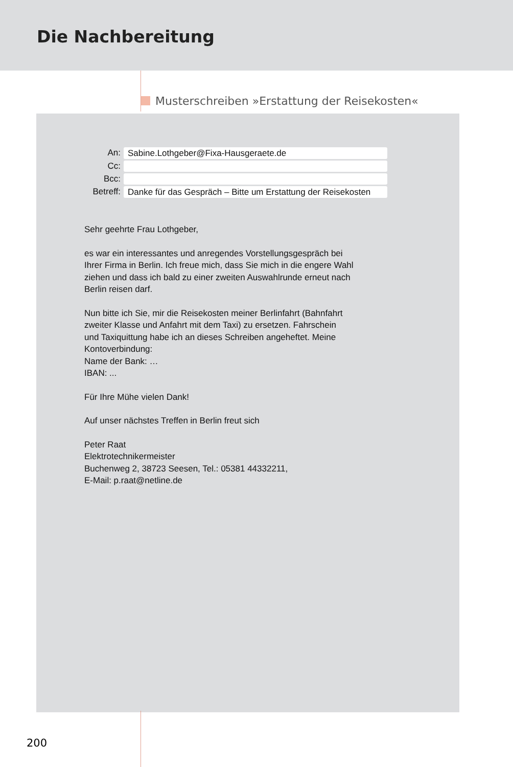Die Nachbereitung
Musterschreiben »Erstattung der Reisekosten«
An:
Sabine.Lothgeber@Fixa-Hausgeraete.de
Cc:
Bcc:
Betreff:
Danke für das Gespräch – Bitte um Erstattung der Reisekosten
Sehr geehrte Frau Lothgeber,
es war ein interessantes und anregendes Vorstellungsgespräch bei
Ihrer Firma in Berlin. Ich freue mich, dass Sie mich in die engere Wahl
ziehen und dass ich bald zu einer zweiten Auswahlrunde erneut nach
Berlin reisen darf.
Nun bitte ich Sie, mir die Reisekosten meiner Berlinfahrt (Bahnfahrt
zweiter Klasse und Anfahrt mit dem Taxi) zu ersetzen. Fahrschein
und Taxiquittung habe ich an dieses Schreiben angeheftet. Meine
Kontoverbindung:
Name der Bank: …
IBAN: ...
Für Ihre Mühe vielen Dank!
Auf unser nächstes Treffen in Berlin freut sich
Peter Raat
Elektrotechnikermeister
Buchenweg 2, 38723 Seesen, Tel.: 05381 44332211,
E-Mail: p.raat@netline.de
200